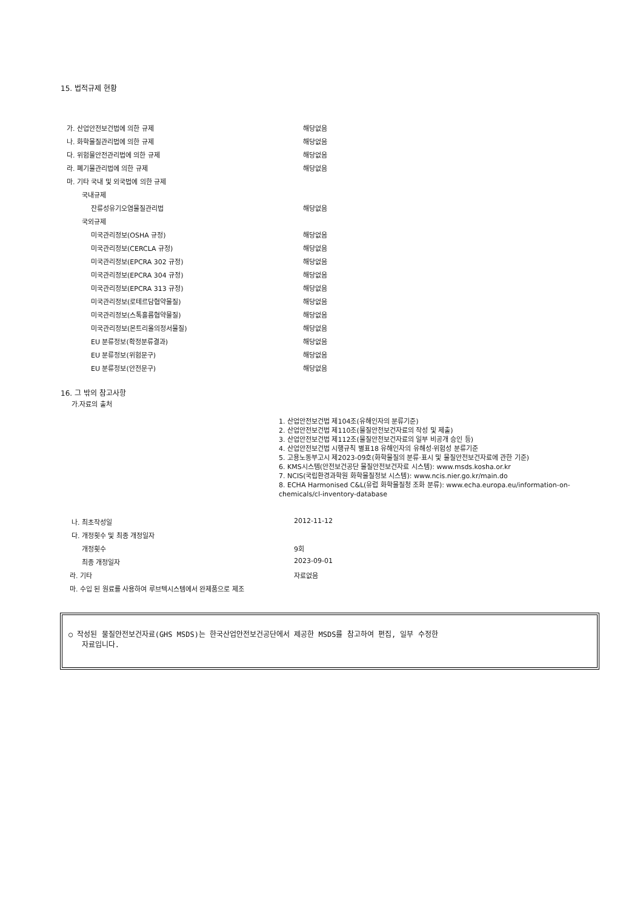15. 법적규제 현황
| 가. 산업안전보건법에 의한 규제 | 해당없음 |
| 나. 화학물질관리법에 의한 규제 | 해당없음 |
| 다. 위험물안전관리법에 의한 규제 | 해당없음 |
| 라. 폐기물관리법에 의한 규제 | 해당없음 |
| 마. 기타 국내 및 외국법에 의한 규제 | |
| 국내규제 | |
| 잔류성유기오염물질관리법 | 해당없음 |
| 국외규제 | |
| 미국관리정보(OSHA 규정) | 해당없음 |
| 미국관리정보(CERCLA 규정) | 해당없음 |
| 미국관리정보(EPCRA 302 규정) | 해당없음 |
| 미국관리정보(EPCRA 304 규정) | 해당없음 |
| 미국관리정보(EPCRA 313 규정) | 해당없음 |
| 미국관리정보(로테르담협약물질) | 해당없음 |
| 미국관리정보(스톡홀름협약물질) | 해당없음 |
| 미국관리정보(몬트리올의정서물질) | 해당없음 |
| EU 분류정보(확정분류결과) | 해당없음 |
| EU 분류정보(위험문구) | 해당없음 |
| EU 분류정보(안전문구) | 해당없음 |
16. 그 밖의 참고사항
가.자료의 출처
1. 산업안전보건법 제104조(유해인자의 분류기준)
2. 산업안전보건법 제110조(물질안전보건자료의 작성 및 제출)
3. 산업안전보건법 제112조(물질안전보건자료의 일부 비공개 승인 등)
4. 산업안전보건법 시행규칙 별표18 유해인자의 유해성·위험성 분류기준
5. 고용노동부고시 제2023-09호(화학물질의 분류·표시 및 물질안전보건자료에 관한 기준)
6. KMS시스템(안전보건공단 물질안전보건자료 시스템): www.msds.kosha.or.kr
7. NCIS(국립환경과학원 화학물질정보 시스템): www.ncis.nier.go.kr/main.do
8. ECHA Harmonised C&L(유럽 화학물질청 조화 분류): www.echa.europa.eu/information-on-chemicals/cl-inventory-database
| 나. 최초작성일 | 2012-11-12 |
| 다. 개정횟수 및 최종 개정일자 | |
| 개정횟수 | 9회 |
| 최종 개정일자 | 2023-09-01 |
| 라. 기타 | 자료없음 |
| 마. 수입 된 원료를 사용하여 루브텍시스템에서 완제품으로 제조 | |
○ 작성된 물질안전보건자료(GHS MSDS)는 한국산업안전보건공단에서 제공한 MSDS를 참고하여 편집, 일부 수정한
자료입니다.